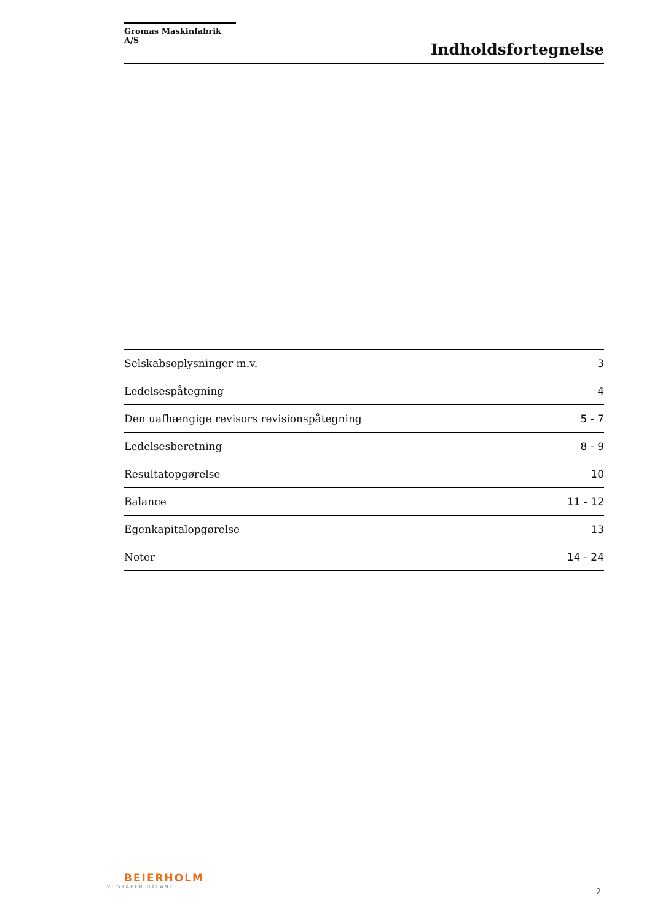Gromas Maskinfabrik A/S
Indholdsfortegnelse
| Selskabsoplysninger m.v. | 3 |
| Ledelsespåtegning | 4 |
| Den uafhængige revisors revisionspåtegning | 5 - 7 |
| Ledelsesberetning | 8 - 9 |
| Resultatopgørelse | 10 |
| Balance | 11 - 12 |
| Egenkapitalopgørelse | 13 |
| Noter | 14 - 24 |
BEIERHOLM
VI SKABER BALANCE
2